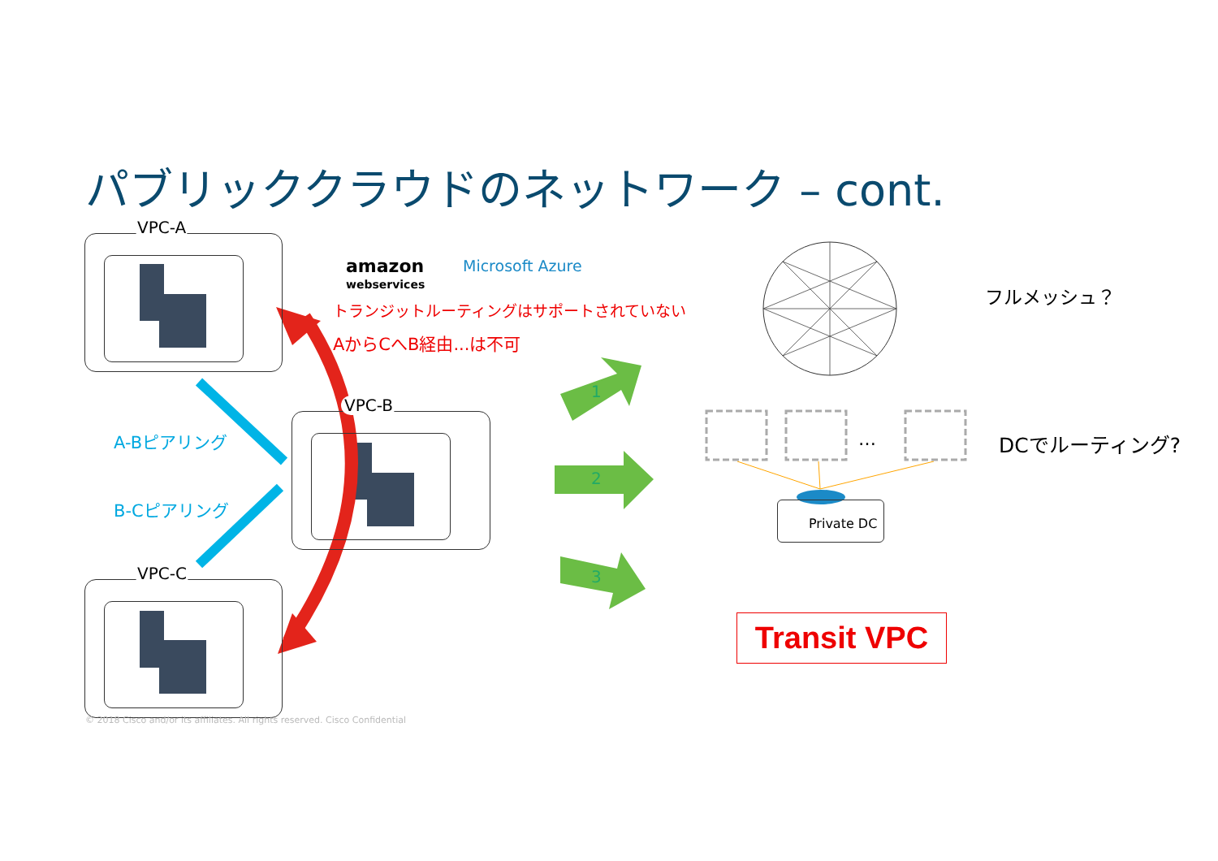パブリッククラウドのネットワーク – cont.
VPC-A
VPC-B
VPC-C
amazon
webservices
Microsoft Azure
トランジットルーティングはサポートされていない
AからCへB経由...は不可
A-Bピアリング
B-Cピアリング
1
2
3
フルメッシュ？
… DCでルーティング?
Private DC
Transit VPC
© 2018 Cisco and/or its affiliates. All rights reserved. Cisco Confidential